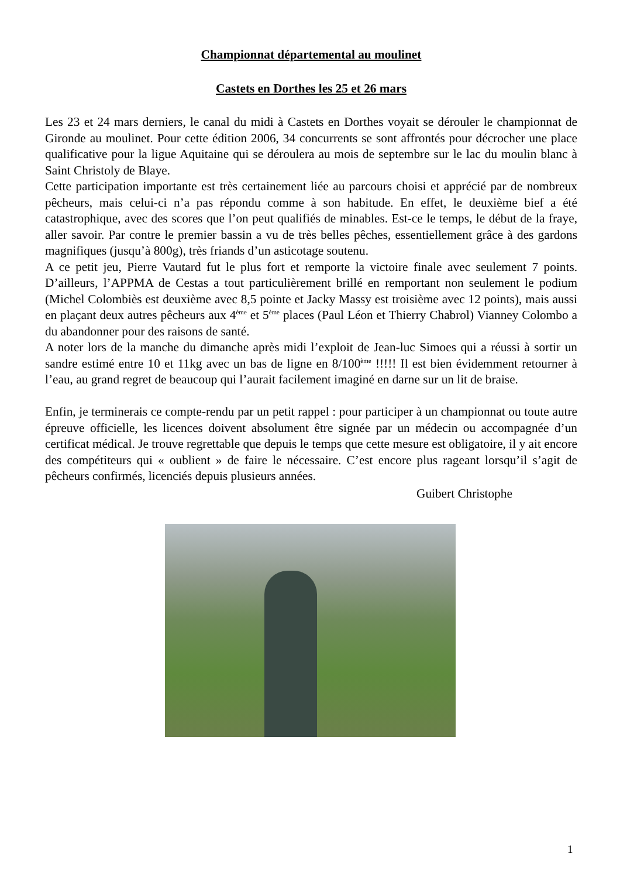Championnat départemental au moulinet
Castets en Dorthes les 25 et 26 mars
Les 23 et 24 mars derniers, le canal du midi à Castets en Dorthes voyait se dérouler le championnat de Gironde au moulinet. Pour cette édition 2006, 34 concurrents se sont affrontés pour décrocher une place qualificative pour la ligue Aquitaine qui se déroulera au mois de septembre sur le lac du moulin blanc à Saint Christoly de Blaye.
Cette participation importante est très certainement liée au parcours choisi et apprécié par de nombreux pêcheurs, mais celui-ci n’a pas répondu comme à son habitude. En effet, le deuxième bief a été catastrophique, avec des scores que l’on peut qualifiés de minables. Est-ce le temps, le début de la fraye, aller savoir. Par contre le premier bassin a vu de très belles pêches, essentiellement grâce à des gardons magnifiques (jusqu’à 800g), très friands d’un asticotage soutenu.
A ce petit jeu, Pierre Vautard fut le plus fort et remporte la victoire finale avec seulement 7 points. D’ailleurs, l’APPMA de Cestas a tout particulièrement brillé en remportant non seulement le podium (Michel Colombiès est deuxième avec 8,5 pointe et Jacky Massy est troisième avec 12 points), mais aussi en plaçant deux autres pêcheurs aux 4<sup>ème</sup> et 5<sup>ème</sup> places (Paul Léon et Thierry Chabrol) Vianney Colombo a du abandonner pour des raisons de santé.
A noter lors de la manche du dimanche après midi l’exploit de Jean-luc Simoes qui a réussi à sortir un sandre estimé entre 10 et 11kg avec un bas de ligne en 8/100<sup>ème</sup> !!!!! Il est bien évidemment retourner à l’eau, au grand regret de beaucoup qui l’aurait facilement imaginé en darne sur un lit de braise.
Enfin, je terminerais ce compte-rendu par un petit rappel : pour participer à un championnat ou toute autre épreuve officielle, les licences doivent absolument être signée par un médecin ou accompagnée d’un certificat médical. Je trouve regrettable que depuis le temps que cette mesure est obligatoire, il y ait encore des compétiteurs qui « oublient » de faire le nécessaire. C’est encore plus rageant lorsqu’il s’agit de pêcheurs confirmés, licenciés depuis plusieurs années.
Guibert Christophe
1